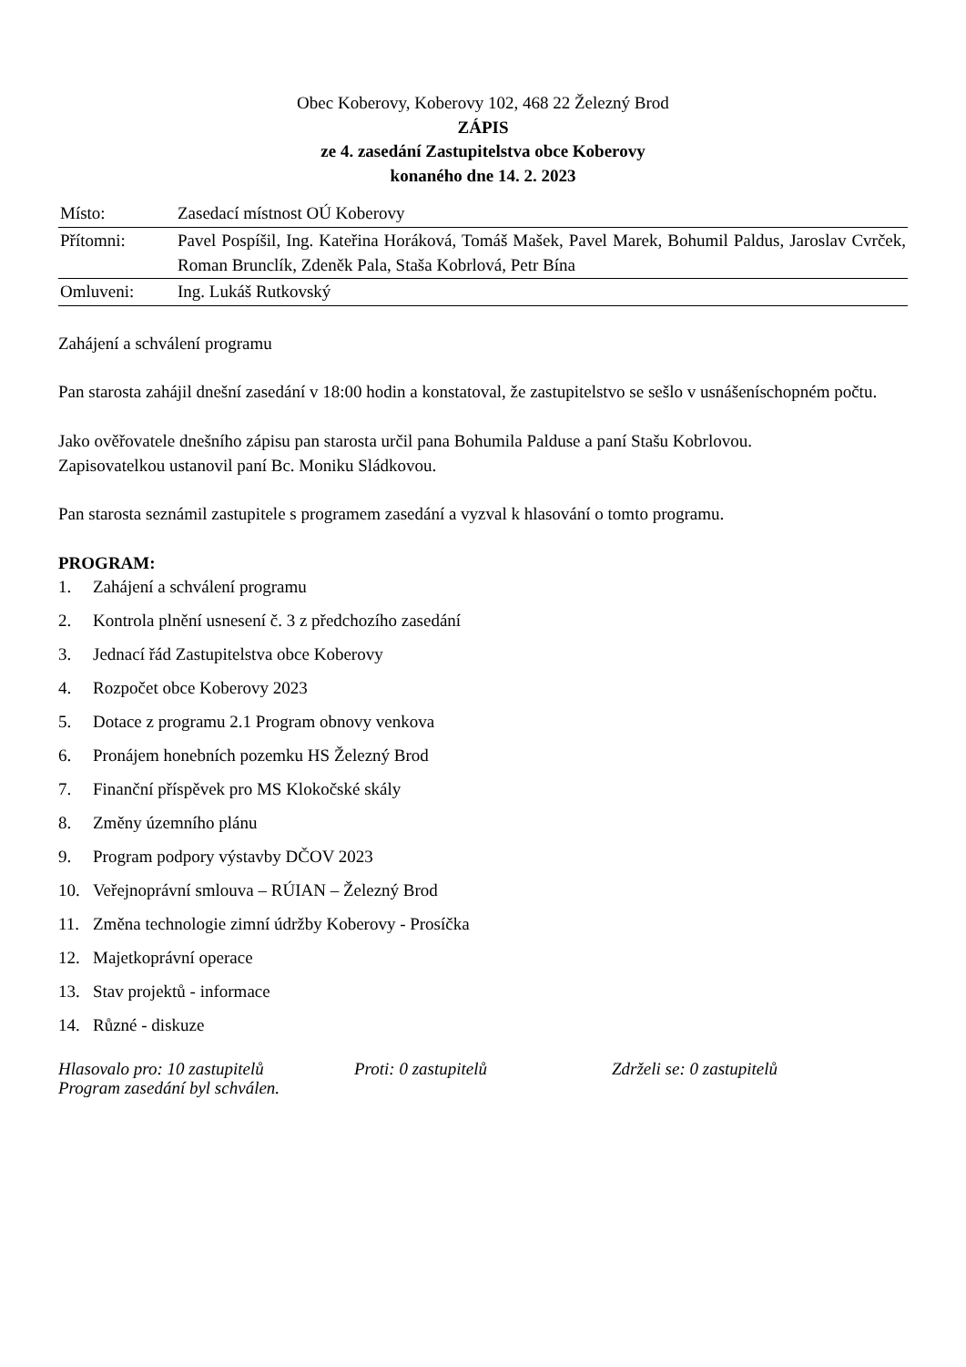Obec Koberovy, Koberovy 102, 468 22 Železný Brod
ZÁPIS
ze 4. zasedání Zastupitelstva obce Koberovy
konaného dne 14. 2. 2023
| Místo: | Zasedací místnost OÚ Koberovy |
| Přítomni: | Pavel Pospíšil, Ing. Kateřina Horáková, Tomáš Mašek, Pavel Marek, Bohumil Paldus, Jaroslav Cvrček, Roman Brunclík, Zdeněk Pala, Staša Kobrlová, Petr Bína |
| Omluveni: | Ing. Lukáš Rutkovský |
Zahájení a schválení programu
Pan starosta zahájil dnešní zasedání v 18:00 hodin a konstatoval, že zastupitelstvo se sešlo v usnášeníschopném počtu.
Jako ověřovatele dnešního zápisu pan starosta určil pana Bohumila Palduse a paní Stašu Kobrlovou.
Zapisovatelkou ustanovil paní Bc. Moniku Sládkovou.
Pan starosta seznámil zastupitele s programem zasedání a vyzval k hlasování o tomto programu.
PROGRAM:
1. Zahájení a schválení programu
2. Kontrola plnění usnesení č. 3 z předchozího zasedání
3. Jednací řád Zastupitelstva obce Koberovy
4. Rozpočet obce Koberovy 2023
5. Dotace z programu 2.1 Program obnovy venkova
6. Pronájem honebních pozemku HS Železný Brod
7. Finanční příspěvek pro MS Klokočské skály
8. Změny územního plánu
9. Program podpory výstavby DČOV 2023
10. Veřejnoprávní smlouva – RÚIAN – Železný Brod
11. Změna technologie zimní údržby Koberovy - Prosíčka
12. Majetkoprávní operace
13. Stav projektů - informace
14. Různé - diskuze
Hlasovalo pro: 10 zastupitelů Proti: 0 zastupitelů Zdrželi se: 0 zastupitelů
Program zasedání byl schválen.